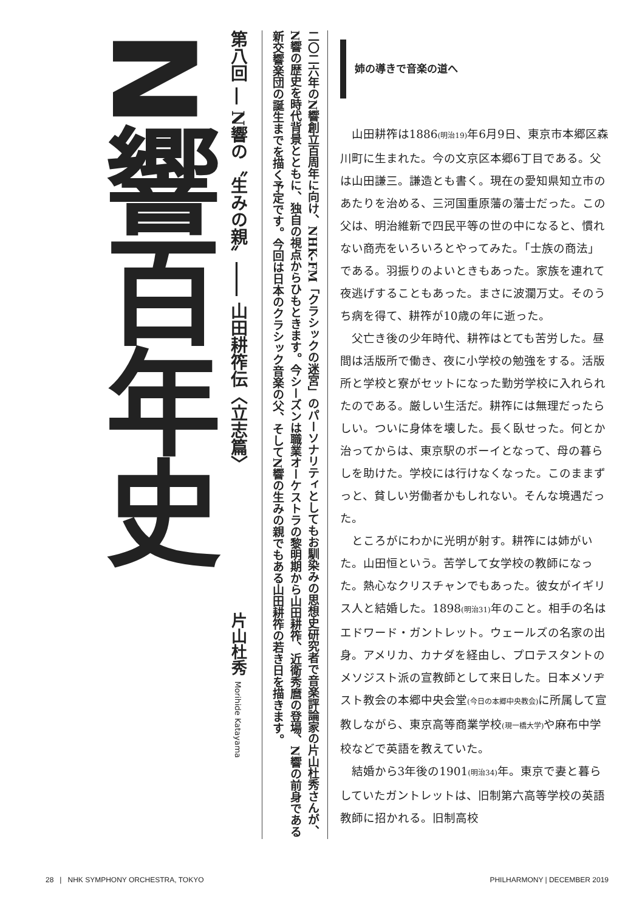二〇二六年のN響創立百周年に向け、NHK-FM「クラシックの迷宮」のパーソナリティとしてもお馴染みの思想史研究者で音楽評論家の片山杜秀さんが、N響の歴史を時代背景とともに、独自の視点からひもときます。今シーズンは職業オーケストラの黎明期から山田耕筰、近衛秀麿の登場、N響の前身である新交響楽団の誕生までを描く予定です。今回は日本のクラシック音楽の父、そしてN響の生みの親でもある山田耕筰の若き日を描きます。
第八回 ― N響の〝生みの親〟―― 山田耕筰伝〈立志篇〉片山杜秀 Morihide Katayama
N響百年史
姉の導きで音楽の道へ
山田耕筰は1886(明治19) 年6月9日、東京市本郷区森川町に生まれた。今の文京区本郷6丁目である。父は山田謙三。謙造とも書く。現在の愛知県知立市のあたりを治める、三河国重原藩の藩士だった。この父は、明治維新で四民平等の世の中になると、慣れない商売をいろいろとやってみた。「士族の商法」である。羽振りのよいときもあった。家族を連れて夜逃げすることもあった。まさに波瀾万丈。そのうち病を得て、耕筰が10歳の年に逝った。
父亡き後の少年時代、耕筰はとても苦労した。昼間は活版所で働き、夜に小学校の勉強をする。活版所と学校と寮がセットになった勤労学校に入れられたのである。厳しい生活だ。耕筰には無理だったらしい。ついに身体を壊した。長く臥せった。何とか治ってからは、東京駅のボーイとなって、母の暮らしを助けた。学校には行けなくなった。このままずっと、貧しい労働者かもしれない。そんな境遇だった。
ところがにわかに光明が射す。耕筰には姉がいた。山田恒という。苦学して女学校の教師になった。熱心なクリスチャンでもあった。彼女がイギリス人と結婚した。1898(明治31) 年のこと。相手の名はエドワード・ガントレット。ウェールズの名家の出身。アメリカ、カナダを経由し、プロテスタントのメソジスト派の宣教師として来日した。日本メソヂスト教会の本郷中央会堂(今日の本郷中央教会) に所属して宣教しながら、東京高等商業学校(現一橋大学) や麻布中学校などで英語を教えていた。
結婚から3年後の1901(明治34) 年。東京で妻と暮らしていたガントレットは、旧制第六高等学校の英語教師に招かれる。旧制高校
28 | NHK SYMPHONY ORCHESTRA, TOKYO PHILHARMONY | DECEMBER 2019